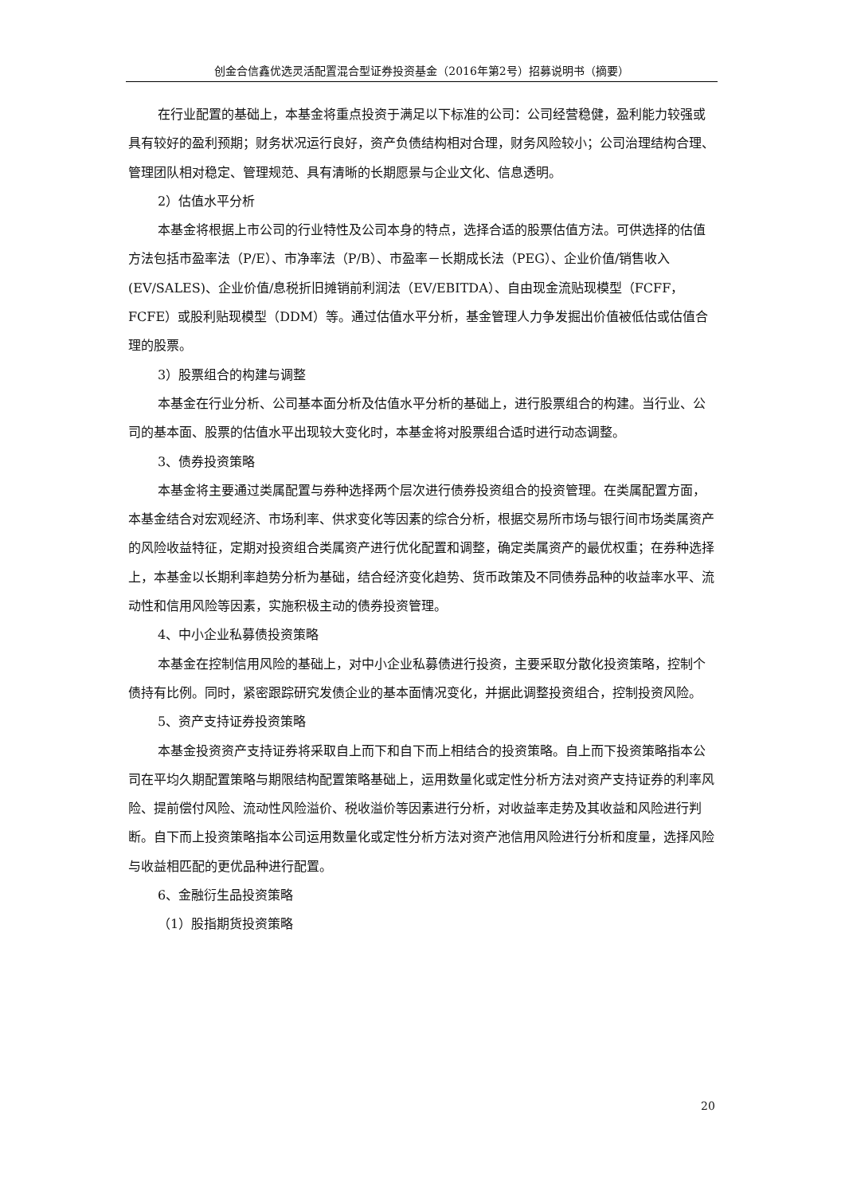创金合信鑫优选灵活配置混合型证券投资基金（2016年第2号）招募说明书（摘要）
在行业配置的基础上，本基金将重点投资于满足以下标准的公司：公司经营稳健，盈利能力较强或具有较好的盈利预期；财务状况运行良好，资产负债结构相对合理，财务风险较小；公司治理结构合理、管理团队相对稳定、管理规范、具有清晰的长期愿景与企业文化、信息透明。
2）估值水平分析
本基金将根据上市公司的行业特性及公司本身的特点，选择合适的股票估值方法。可供选择的估值方法包括市盈率法（P/E）、市净率法（P/B）、市盈率－长期成长法（PEG）、企业价值/销售收入(EV/SALES)、企业价值/息税折旧摊销前利润法（EV/EBITDA）、自由现金流贴现模型（FCFF，FCFE）或股利贴现模型（DDM）等。通过估值水平分析，基金管理人力争发掘出价值被低估或估值合理的股票。
3）股票组合的构建与调整
本基金在行业分析、公司基本面分析及估值水平分析的基础上，进行股票组合的构建。当行业、公司的基本面、股票的估值水平出现较大变化时，本基金将对股票组合适时进行动态调整。
3、债券投资策略
本基金将主要通过类属配置与券种选择两个层次进行债券投资组合的投资管理。在类属配置方面，本基金结合对宏观经济、市场利率、供求变化等因素的综合分析，根据交易所市场与银行间市场类属资产的风险收益特征，定期对投资组合类属资产进行优化配置和调整，确定类属资产的最优权重；在券种选择上，本基金以长期利率趋势分析为基础，结合经济变化趋势、货币政策及不同债券品种的收益率水平、流动性和信用风险等因素，实施积极主动的债券投资管理。
4、中小企业私募债投资策略
本基金在控制信用风险的基础上，对中小企业私募债进行投资，主要采取分散化投资策略，控制个债持有比例。同时，紧密跟踪研究发债企业的基本面情况变化，并据此调整投资组合，控制投资风险。
5、资产支持证券投资策略
本基金投资资产支持证券将采取自上而下和自下而上相结合的投资策略。自上而下投资策略指本公司在平均久期配置策略与期限结构配置策略基础上，运用数量化或定性分析方法对资产支持证券的利率风险、提前偿付风险、流动性风险溢价、税收溢价等因素进行分析，对收益率走势及其收益和风险进行判断。自下而上投资策略指本公司运用数量化或定性分析方法对资产池信用风险进行分析和度量，选择风险与收益相匹配的更优品种进行配置。
6、金融衍生品投资策略
（1）股指期货投资策略
20